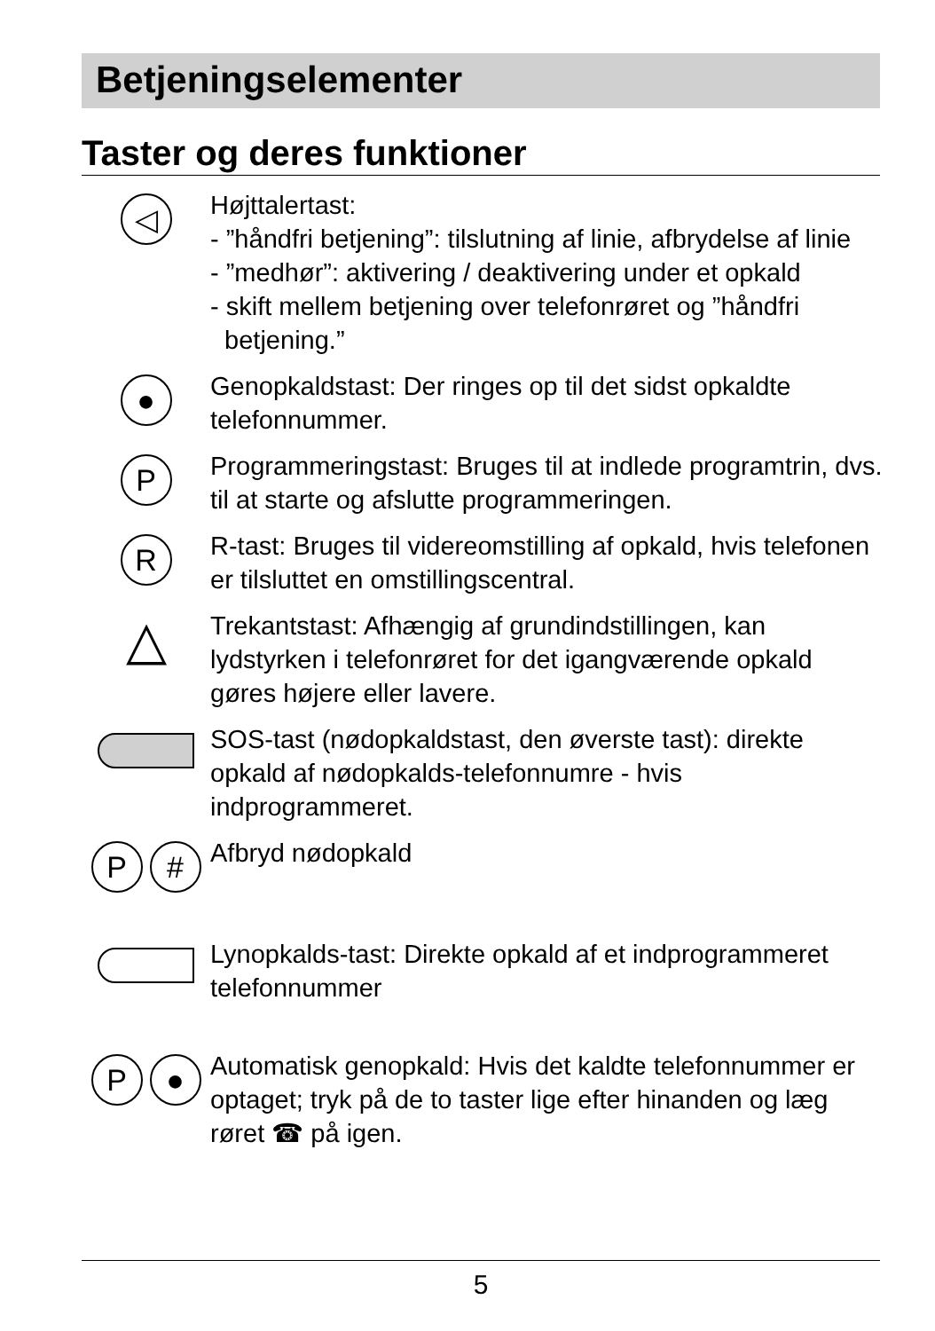Betjeningselementer
Taster og deres funktioner
◁
Højttalertast:
- ”håndfri betjening”: tilslutning af linie, afbrydelse af linie
- ”medhør”: aktivering / deaktivering under et opkald
- skift mellem betjening over telefonrøret og ”håndfri
betjening.”
●
Genopkaldstast: Der ringes op til det sidst opkaldte telefonnummer.
P
Programmeringstast: Bruges til at indlede programtrin, dvs. til at starte og afslutte programmeringen.
R
R-tast: Bruges til videreomstilling af opkald, hvis telefonen er tilsluttet en omstillingscentral.
△
Trekantstast: Afhængig af grundindstillingen, kan lydstyrken i telefonrøret for det igangværende opkald gøres højere eller lavere.
SOS-tast (nødopkaldstast, den øverste tast): direkte opkald af nødopkalds-telefonnumre - hvis indprogrammeret.
P #
Afbryd nødopkald
Lynopkalds-tast: Direkte opkald af et indprogrammeret telefonnummer
P ●
Automatisk genopkald: Hvis det kaldte telefonnummer er optaget; tryk på de to taster lige efter hinanden og læg røret ☎ på igen.
5